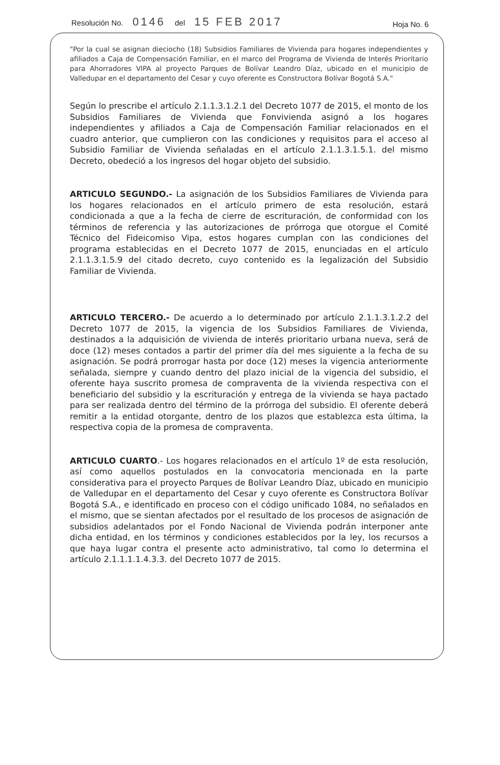Resolución No. 0146 del 15 FEB 2017
Hoja No. 6
"Por la cual se asignan dieciocho (18) Subsidios Familiares de Vivienda para hogares independientes y afiliados a Caja de Compensación Familiar, en el marco del Programa de Vivienda de Interés Prioritario para Ahorradores VIPA al proyecto Parques de Bolívar Leandro Díaz, ubicado en el municipio de Valledupar en el departamento del Cesar y cuyo oferente es Constructora Bolívar Bogotá S.A."
Según lo prescribe el artículo 2.1.1.3.1.2.1 del Decreto 1077 de 2015, el monto de los Subsidios Familiares de Vivienda que Fonvivienda asignó a los hogares independientes y afiliados a Caja de Compensación Familiar relacionados en el cuadro anterior, que cumplieron con las condiciones y requisitos para el acceso al Subsidio Familiar de Vivienda señaladas en el artículo 2.1.1.3.1.5.1. del mismo Decreto, obedeció a los ingresos del hogar objeto del subsidio.
ARTICULO SEGUNDO.- La asignación de los Subsidios Familiares de Vivienda para los hogares relacionados en el artículo primero de esta resolución, estará condicionada a que a la fecha de cierre de escrituración, de conformidad con los términos de referencia y las autorizaciones de prórroga que otorgue el Comité Técnico del Fideicomiso Vipa, estos hogares cumplan con las condiciones del programa establecidas en el Decreto 1077 de 2015, enunciadas en el artículo 2.1.1.3.1.5.9 del citado decreto, cuyo contenido es la legalización del Subsidio Familiar de Vivienda.
ARTICULO TERCERO.- De acuerdo a lo determinado por artículo 2.1.1.3.1.2.2 del Decreto 1077 de 2015, la vigencia de los Subsidios Familiares de Vivienda, destinados a la adquisición de vivienda de interés prioritario urbana nueva, será de doce (12) meses contados a partir del primer día del mes siguiente a la fecha de su asignación. Se podrá prorrogar hasta por doce (12) meses la vigencia anteriormente señalada, siempre y cuando dentro del plazo inicial de la vigencia del subsidio, el oferente haya suscrito promesa de compraventa de la vivienda respectiva con el beneficiario del subsidio y la escrituración y entrega de la vivienda se haya pactado para ser realizada dentro del término de la prórroga del subsidio. El oferente deberá remitir a la entidad otorgante, dentro de los plazos que establezca esta última, la respectiva copia de la promesa de compraventa.
ARTICULO CUARTO.- Los hogares relacionados en el artículo 1º de esta resolución, así como aquellos postulados en la convocatoria mencionada en la parte considerativa para el proyecto Parques de Bolívar Leandro Díaz, ubicado en municipio de Valledupar en el departamento del Cesar y cuyo oferente es Constructora Bolívar Bogotá S.A., e identificado en proceso con el código unificado 1084, no señalados en el mismo, que se sientan afectados por el resultado de los procesos de asignación de subsidios adelantados por el Fondo Nacional de Vivienda podrán interponer ante dicha entidad, en los términos y condiciones establecidos por la ley, los recursos a que haya lugar contra el presente acto administrativo, tal como lo determina el artículo 2.1.1.1.1.4.3.3. del Decreto 1077 de 2015.